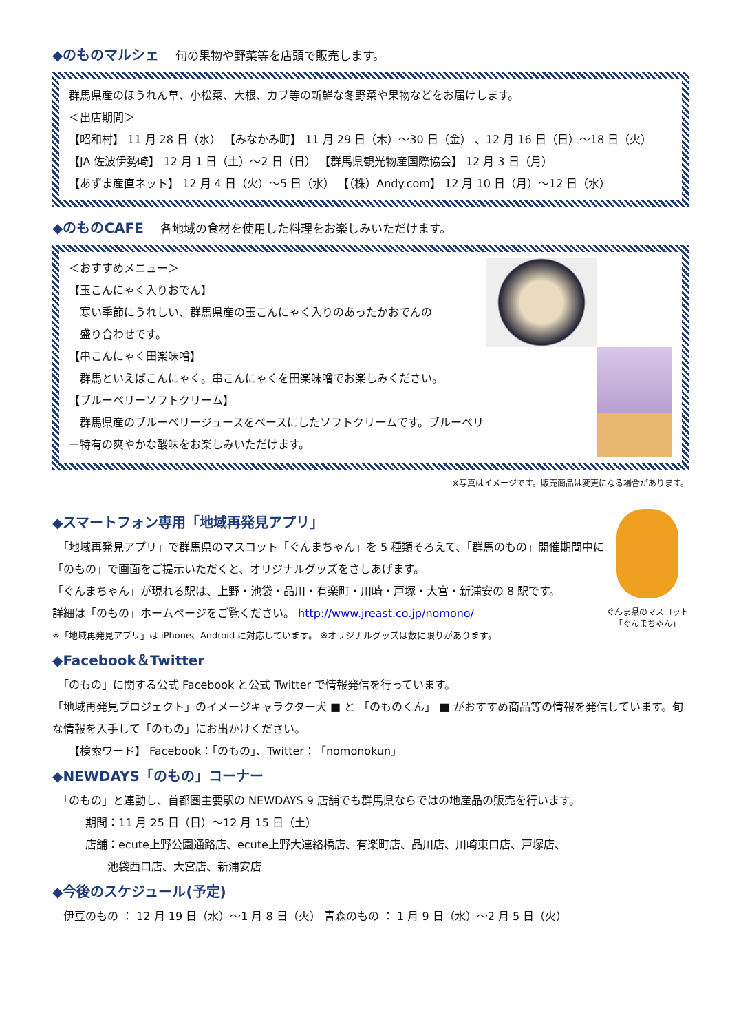◆のものマルシェ 旬の果物や野菜等を店頭で販売します。
群馬県産のほうれん草、小松菜、大根、カブ等の新鮮な冬野菜や果物などをお届けします。
＜出店期間＞
【昭和村】 11 月 28 日（水） 【みなかみ町】 11 月 29 日（木）～30 日（金） 、12 月 16 日（日）～18 日（火）
【JA 佐波伊勢崎】 12 月 1 日（土）～2 日（日） 【群馬県観光物産国際協会】 12 月 3 日（月）
【あずま産直ネット】 12 月 4 日（火）～5 日（水） 【（株）Andy.com】 12 月 10 日（月）～12 日（水）
◆のものCAFE 各地域の食材を使用した料理をお楽しみいただけます。
＜おすすめメニュー＞
【玉こんにゃく入りおでん】
　寒い季節にうれしい、群馬県産の玉こんにゃく入りのあったかおでんの
　盛り合わせです。
【串こんにゃく田楽味噌】
　群馬といえばこんにゃく。串こんにゃくを田楽味噌でお楽しみください。
【ブルーベリーソフトクリーム】
　群馬県産のブルーベリージュースをベースにしたソフトクリームです。ブルーベリー特有の爽やかな酸味をお楽しみいただけます。
※写真はイメージです。販売商品は変更になる場合があります。
ぐんま県のマスコット
「ぐんまちゃん」
◆スマートフォン専用「地域再発見アプリ」
　「地域再発見アプリ」で群馬県のマスコット「ぐんまちゃん」を 5 種類そろえて、「群馬のもの」開催期間中に「のもの」で画面をご提示いただくと、オリジナルグッズをさしあげます。
「ぐんまちゃん」が現れる駅は、上野・池袋・品川・有楽町・川崎・戸塚・大宮・新浦安の 8 駅です。
詳細は「のもの」ホームページをご覧ください。 http://www.jreast.co.jp/nomono/
※「地域再発見アプリ」は iPhone、Android に対応しています。 ※オリジナルグッズは数に限りがあります。
◆Facebook＆Twitter
　「のもの」に関する公式 Facebook と公式 Twitter で情報発信を行っています。
「地域再発見プロジェクト」のイメージキャラクター犬 ■ と 「のものくん」 ■ がおすすめ商品等の情報を発信しています。旬な情報を入手して「のもの」にお出かけください。
　　【検索ワード】 Facebook：「のもの」、Twitter：「nomonokun」
◆NEWDAYS「のもの」コーナー
　「のもの」と連動し、首都圏主要駅の NEWDAYS 9 店舗でも群馬県ならではの地産品の販売を行います。
　　　期間：11 月 25 日（日）～12 月 15 日（土）
　　　店舗：ecute上野公園通路店、ecute上野大連絡橋店、有楽町店、品川店、川崎東口店、戸塚店、
　　　　　池袋西口店、大宮店、新浦安店
◆今後のスケジュール(予定)
　伊豆のもの ： 12 月 19 日（水）～1 月 8 日（火） 青森のもの ： 1 月 9 日（水）～2 月 5 日（火）